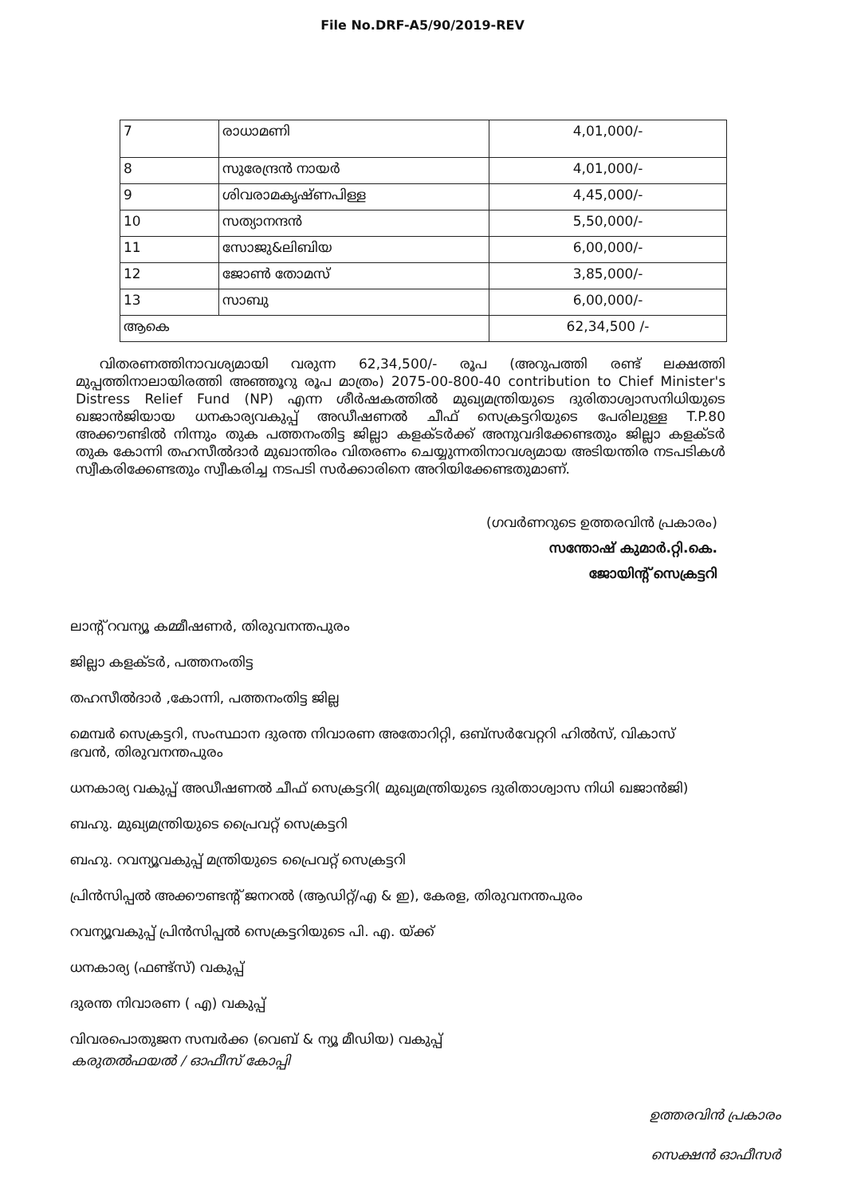File No.DRF-A5/90/2019-REV
| 7 | രാധാമണി | 4,01,000/- |
| 8 | സുരേന്ദ്രൻ നായർ | 4,01,000/- |
| 9 | ശിവരാമകൃഷ്ണപിള്ള | 4,45,000/- |
| 10 | സത്യാനന്ദൻ | 5,50,000/- |
| 11 | സോജു&ലിബിയ | 6,00,000/- |
| 12 | ജോൺ തോമസ് | 3,85,000/- |
| 13 | സാബു | 6,00,000/- |
| ആകെ | | 62,34,500 /- |
വിതരണത്തിനാവശ്യമായി വരുന്ന 62,34,500/- രൂപ (അറുപത്തി രണ്ട് ലക്ഷത്തി മുപ്പത്തിനാലായിരത്തി അഞ്ഞൂറു രൂപ മാത്രം) 2075-00-800-40 contribution to Chief Minister's Distress Relief Fund (NP) എന്ന ശീർഷകത്തിൽ മുഖ്യമന്ത്രിയുടെ ദുരിതാശ്വാസനിധിയുടെ ഖജാൻജിയായ ധനകാര്യവകുപ്പ് അഡീഷണൽ ചീഫ് സെക്രട്ടറിയുടെ പേരിലുള്ള T.P.80 അക്കൗണ്ടിൽ നിന്നും തുക പത്തനംതിട്ട ജില്ലാ കളക്ടർക്ക് അനുവദിക്കേണ്ടതും ജില്ലാ കളക്ടർ തുക കോന്നി തഹസീൽദാർ മുഖാന്തിരം വിതരണം ചെയ്യുന്നതിനാവശ്യമായ അടിയന്തിര നടപടികൾ സ്വീകരിക്കേണ്ടതും സ്വീകരിച്ച നടപടി സർക്കാരിനെ അറിയിക്കേണ്ടതുമാണ്.
(ഗവർണറുടെ ഉത്തരവിൻ പ്രകാരം)
സന്തോഷ് കുമാർ.റ്റി.കെ.
ജോയിന്റ് സെക്രട്ടറി
ലാന്റ് റവന്യൂ കമ്മീഷണർ, തിരുവനന്തപുരം
ജില്ലാ കളക്ടർ, പത്തനംതിട്ട
തഹസീൽദാർ ,കോന്നി, പത്തനംതിട്ട ജില്ല
മെമ്പർ സെക്രട്ടറി, സംസ്ഥാന ദുരന്ത നിവാരണ അതോറിറ്റി, ഒബ്സർവേറ്ററി ഹിൽസ്, വികാസ് ഭവൻ, തിരുവനന്തപുരം
ധനകാര്യ വകുപ്പ് അഡീഷണൽ ചീഫ് സെക്രട്ടറി( മുഖ്യമന്ത്രിയുടെ ദുരിതാശ്വാസ നിധി ഖജാൻജി)
ബഹു. മുഖ്യമന്ത്രിയുടെ പ്രൈവറ്റ് സെക്രട്ടറി
ബഹു. റവന്യൂവകുപ്പ് മന്ത്രിയുടെ പ്രൈവറ്റ് സെക്രട്ടറി
പ്രിൻസിപ്പൽ അക്കൗണ്ടന്റ് ജനറൽ (ആഡിറ്റ്/എ & ഇ), കേരള, തിരുവനന്തപുരം
റവന്യൂവകുപ്പ് പ്രിൻസിപ്പൽ സെക്രട്ടറിയുടെ പി. എ. യ്ക്ക്
ധനകാര്യ (ഫണ്ട്സ്) വകുപ്പ്
ദുരന്ത നിവാരണ ( എ) വകുപ്പ്
വിവരപൊതുജന സമ്പർക്ക (വെബ് & ന്യൂ മീഡിയ) വകുപ്പ്
കരുതൽഫയൽ / ഓഫീസ് കോപ്പി
ഉത്തരവിൻ പ്രകാരം
സെക്ഷൻ ഓഫീസർ